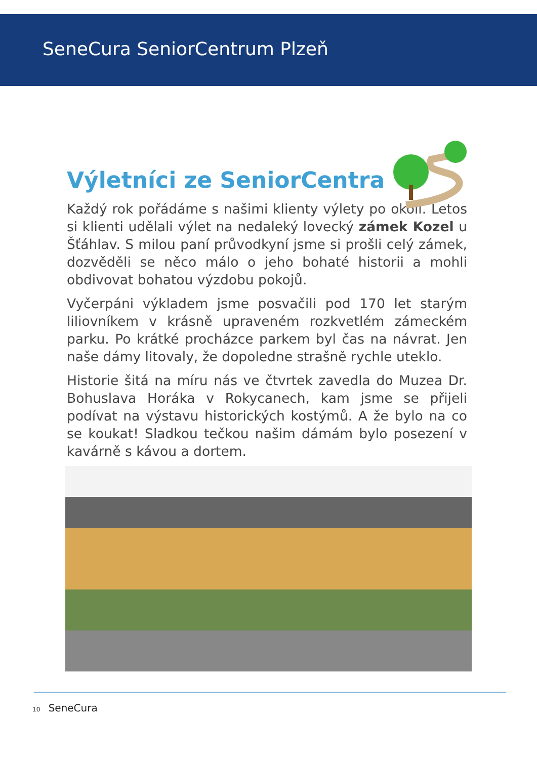SeneCura SeniorCentrum Plzeň
Výletníci ze SeniorCentra
Každý rok pořádáme s našimi klienty výlety po okolí. Letos si klienti udělali výlet na nedaleký lovecký zámek Kozel u Šťáhlav. S milou paní průvodkyní jsme si prošli celý zámek, dozvěděli se něco málo o jeho bohaté historii a mohli obdivovat bohatou výzdobu pokojů.
Vyčerpáni výkladem jsme posvačili pod 170 let starým liliovníkem v krásně upraveném rozkvetlém zámeckém parku. Po krátké procházce parkem byl čas na návrat. Jen naše dámy litovaly, že dopoledne strašně rychle uteklo.
Historie šitá na míru nás ve čtvrtek zavedla do Muzea Dr. Bohuslava Horáka v Rokycanech, kam jsme se přijeli podívat na výstavu historických kostýmů. A že bylo na co se koukat! Sladkou tečkou našim dámám bylo posezení v kavárně s kávou a dortem.
10 SeneCura